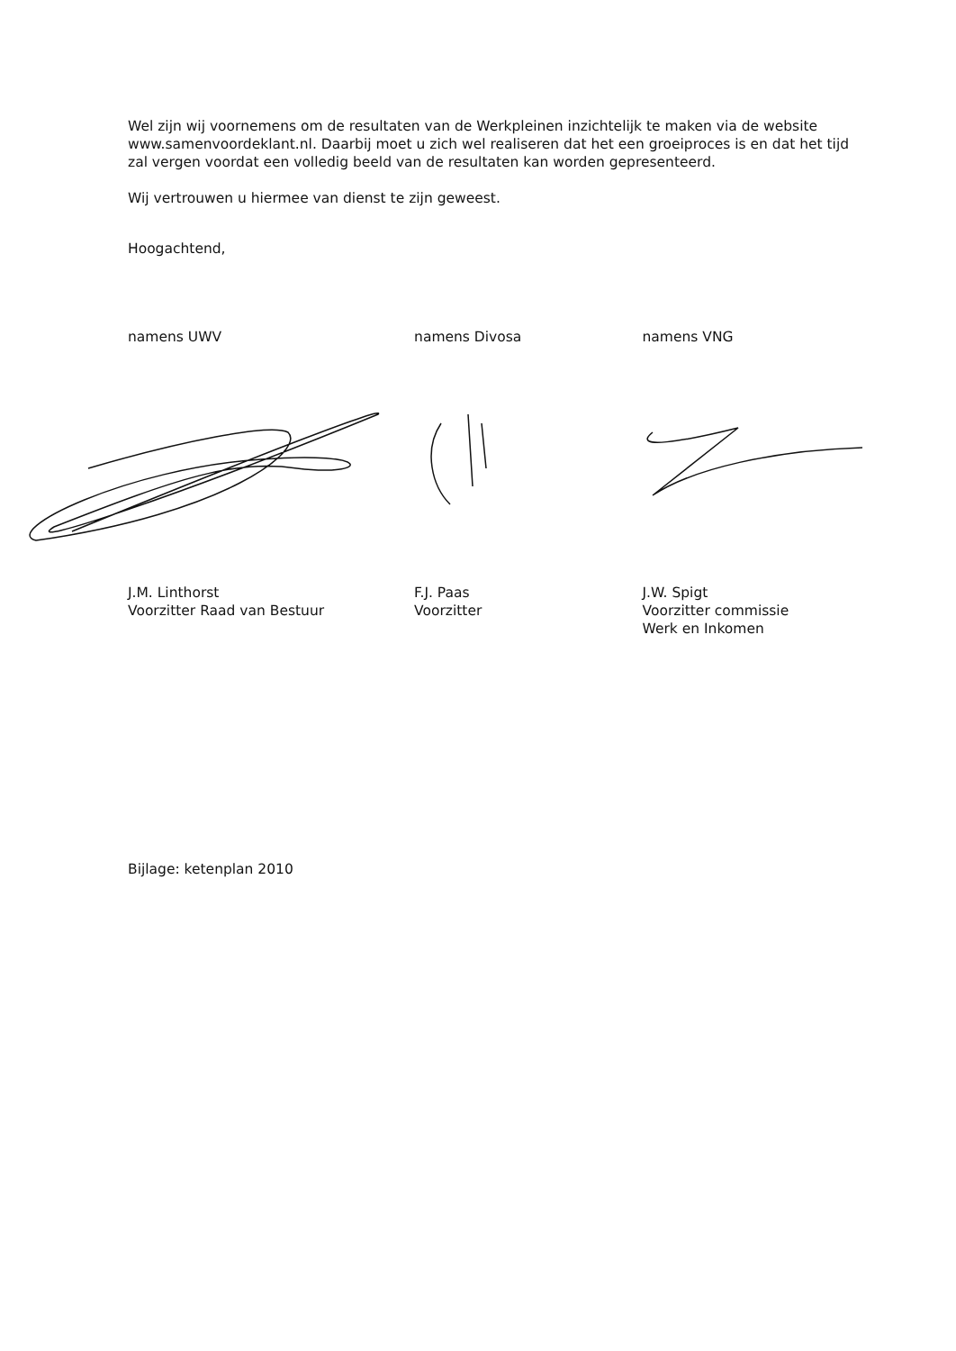Wel zijn wij voornemens om de resultaten van de Werkpleinen inzichtelijk te maken via de website www.samenvoordeklant.nl. Daarbij moet u zich wel realiseren dat het een groeiproces is en dat het tijd zal vergen voordat een volledig beeld van de resultaten kan worden gepresenteerd.
Wij vertrouwen u hiermee van dienst te zijn geweest.
Hoogachtend,
namens UWV namens Divosa namens VNG
J.M. Linthorst
Voorzitter Raad van Bestuur
F.J. Paas
Voorzitter
J.W. Spigt
Voorzitter commissie
Werk en Inkomen
Bijlage: ketenplan 2010